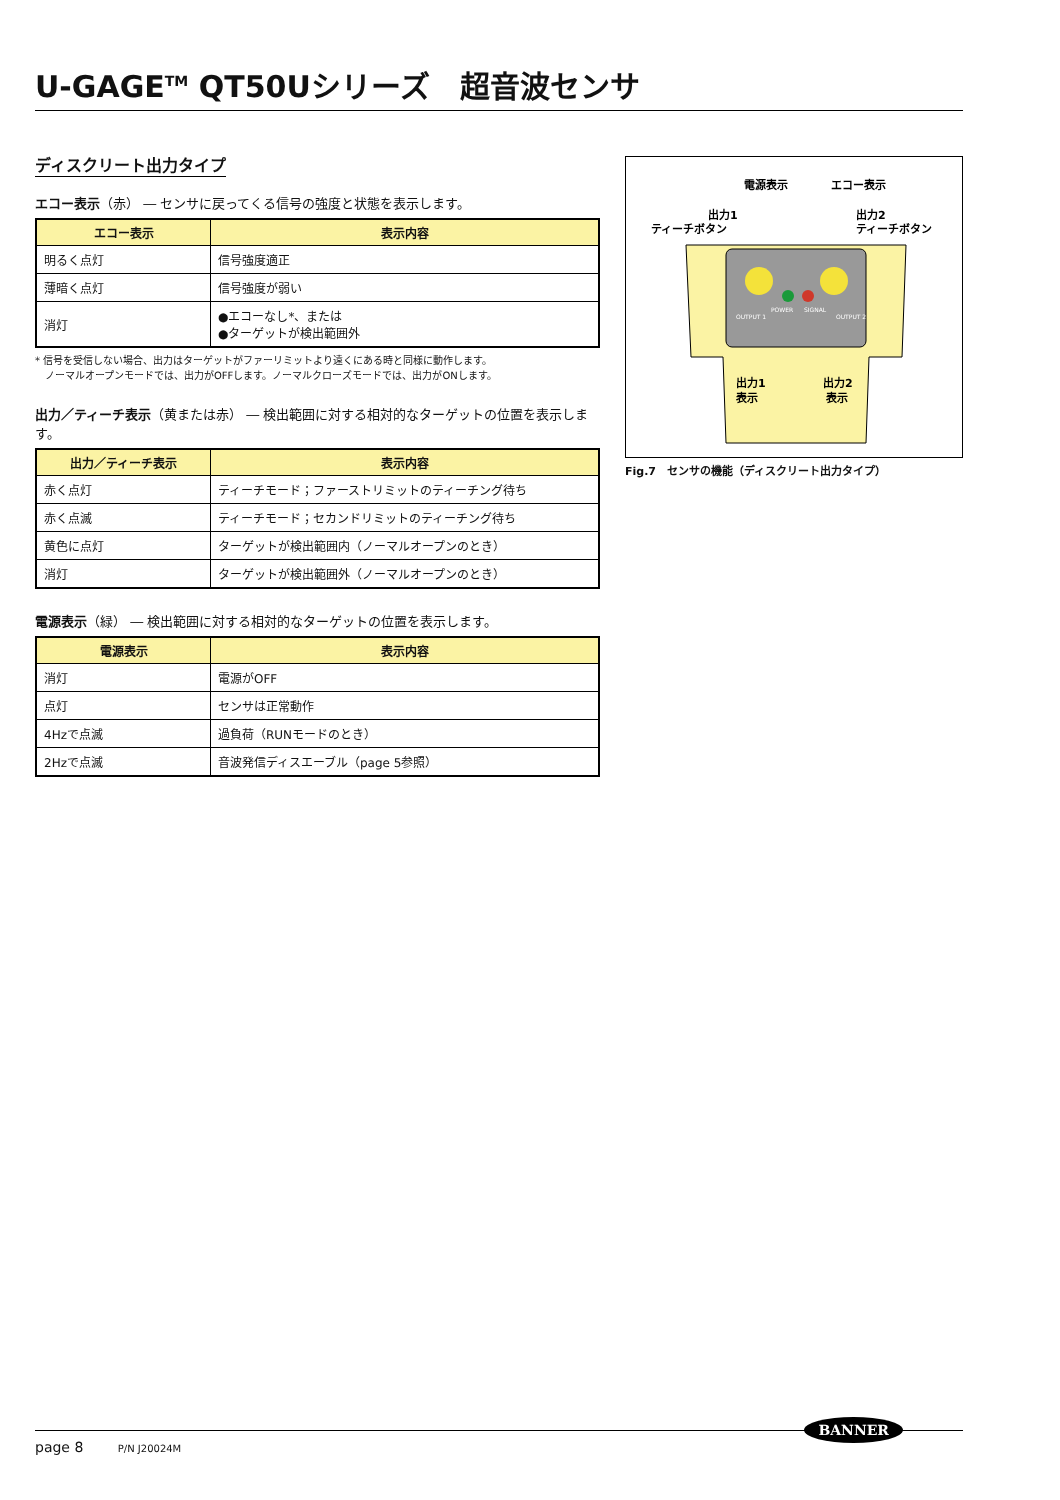U-GAGE<sup>TM</sup> QT50Uシリーズ　超音波センサ
ディスクリート出力タイプ
エコー表示（赤） ― センサに戻ってくる信号の強度と状態を表示します。
| エコー表示 | 表示内容 |
| --- | --- |
| 明るく点灯 | 信号強度適正 |
| 薄暗く点灯 | 信号強度が弱い |
| 消灯 | ●エコーなし*、または ●ターゲットが検出範囲外 |
* 信号を受信しない場合、出力はターゲットがファーリミットより遠くにある時と同様に動作します。
　ノーマルオープンモードでは、出力がOFFします。ノーマルクローズモードでは、出力がONします。
出力／ティーチ表示（黄または赤） ― 検出範囲に対する相対的なターゲットの位置を表示します。
| 出力／ティーチ表示 | 表示内容 |
| --- | --- |
| 赤く点灯 | ティーチモード；ファーストリミットのティーチング待ち |
| 赤く点滅 | ティーチモード；セカンドリミットのティーチング待ち |
| 黄色に点灯 | ターゲットが検出範囲内（ノーマルオープンのとき） |
| 消灯 | ターゲットが検出範囲外（ノーマルオープンのとき） |
電源表示（緑） ― 検出範囲に対する相対的なターゲットの位置を表示します。
| 電源表示 | 表示内容 |
| --- | --- |
| 消灯 | 電源がOFF |
| 点灯 | センサは正常動作 |
| 4Hzで点滅 | 過負荷（RUNモードのとき） |
| 2Hzで点滅 | 音波発信ディスエーブル（page 5参照） |
電源表示
エコー表示
出力1
ティーチボタン
出力2
ティーチボタン
OUTPUT 1
POWER
SIGNAL
OUTPUT 2
出力1
表示
出力2
表示
Fig.7　センサの機能（ディスクリート出力タイプ）
page 8 P/N J20024M
BANNER